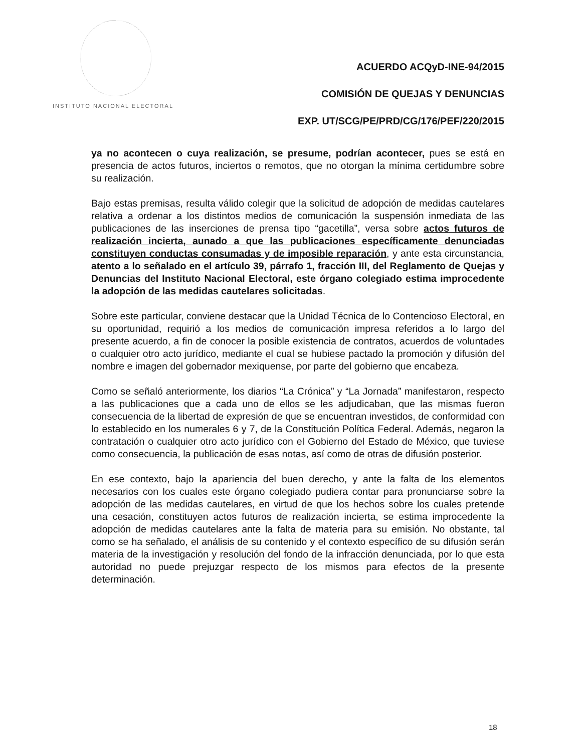INSTITUTO NACIONAL ELECTORAL
ACUERDO ACQyD-INE-94/2015
COMISIÓN DE QUEJAS Y DENUNCIAS
EXP. UT/SCG/PE/PRD/CG/176/PEF/220/2015
ya no acontecen o cuya realización, se presume, podrían acontecer, pues se está en presencia de actos futuros, inciertos o remotos, que no otorgan la mínima certidumbre sobre su realización.
Bajo estas premisas, resulta válido colegir que la solicitud de adopción de medidas cautelares relativa a ordenar a los distintos medios de comunicación la suspensión inmediata de las publicaciones de las inserciones de prensa tipo “gacetilla”, versa sobre actos futuros de realización incierta, aunado a que las publicaciones específicamente denunciadas constituyen conductas consumadas y de imposible reparación, y ante esta circunstancia, atento a lo señalado en el artículo 39, párrafo 1, fracción III, del Reglamento de Quejas y Denuncias del Instituto Nacional Electoral, este órgano colegiado estima improcedente la adopción de las medidas cautelares solicitadas.
Sobre este particular, conviene destacar que la Unidad Técnica de lo Contencioso Electoral, en su oportunidad, requirió a los medios de comunicación impresa referidos a lo largo del presente acuerdo, a fin de conocer la posible existencia de contratos, acuerdos de voluntades o cualquier otro acto jurídico, mediante el cual se hubiese pactado la promoción y difusión del nombre e imagen del gobernador mexiquense, por parte del gobierno que encabeza.
Como se señaló anteriormente, los diarios “La Crónica” y “La Jornada” manifestaron, respecto a las publicaciones que a cada uno de ellos se les adjudicaban, que las mismas fueron consecuencia de la libertad de expresión de que se encuentran investidos, de conformidad con lo establecido en los numerales 6 y 7, de la Constitución Política Federal. Además, negaron la contratación o cualquier otro acto jurídico con el Gobierno del Estado de México, que tuviese como consecuencia, la publicación de esas notas, así como de otras de difusión posterior.
En ese contexto, bajo la apariencia del buen derecho, y ante la falta de los elementos necesarios con los cuales este órgano colegiado pudiera contar para pronunciarse sobre la adopción de las medidas cautelares, en virtud de que los hechos sobre los cuales pretende una cesación, constituyen actos futuros de realización incierta, se estima improcedente la adopción de medidas cautelares ante la falta de materia para su emisión. No obstante, tal como se ha señalado, el análisis de su contenido y el contexto específico de su difusión serán materia de la investigación y resolución del fondo de la infracción denunciada, por lo que esta autoridad no puede prejuzgar respecto de los mismos para efectos de la presente determinación.
18